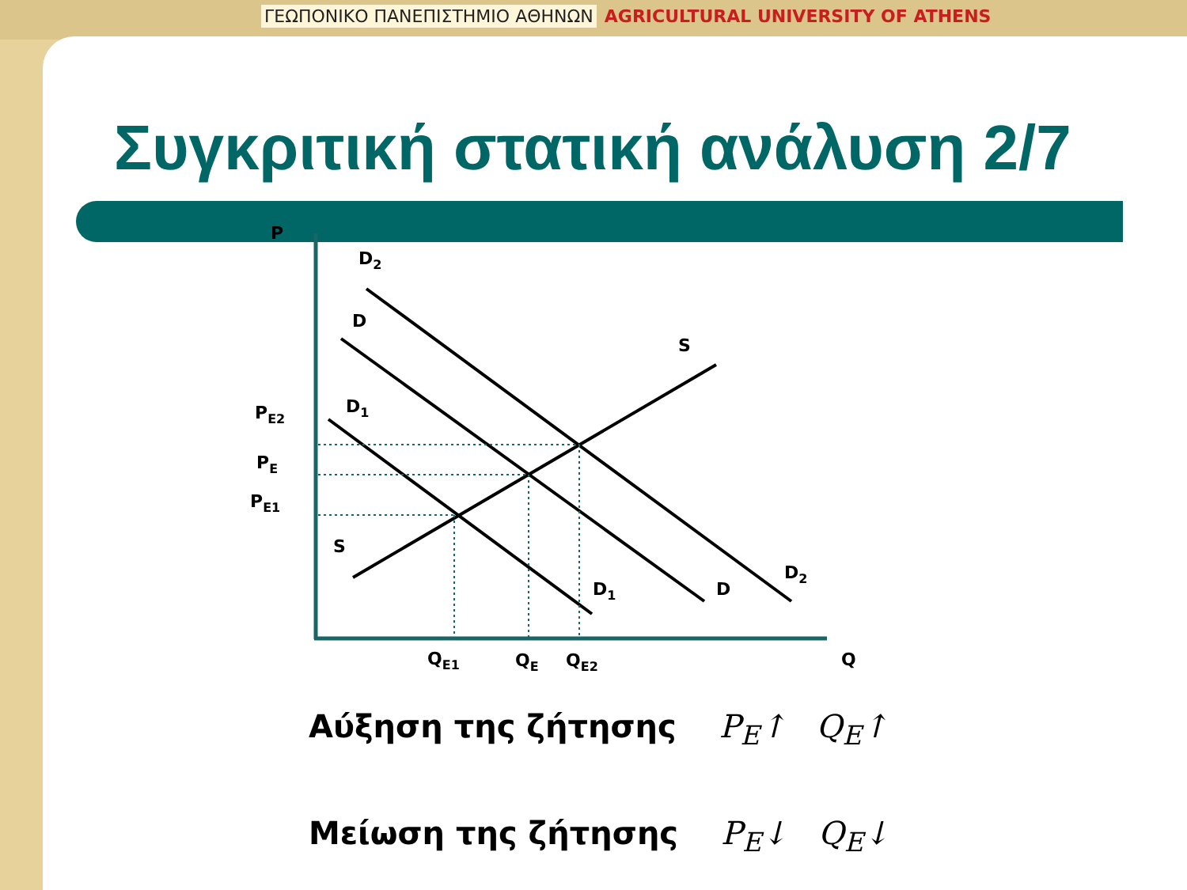ΓΕΩΠΟΝΙΚΟ ΠΑΝΕΠΙΣΤΗΜΙΟ ΑΘΗΝΩΝ AGRICULTURAL UNIVERSITY OF ATHENS
Συγκριτική στατική ανάλυση 2/7
P
D2
D
S
PE2
D1
PE
PE1
S
D2
D
D1
QE1
QE
QE2
Q
Αύξηση της ζήτησης P<sub>E</sub>↑ Q<sub>E</sub>↑
Μείωση της ζήτησης P<sub>E</sub>↓ Q<sub>E</sub>↓